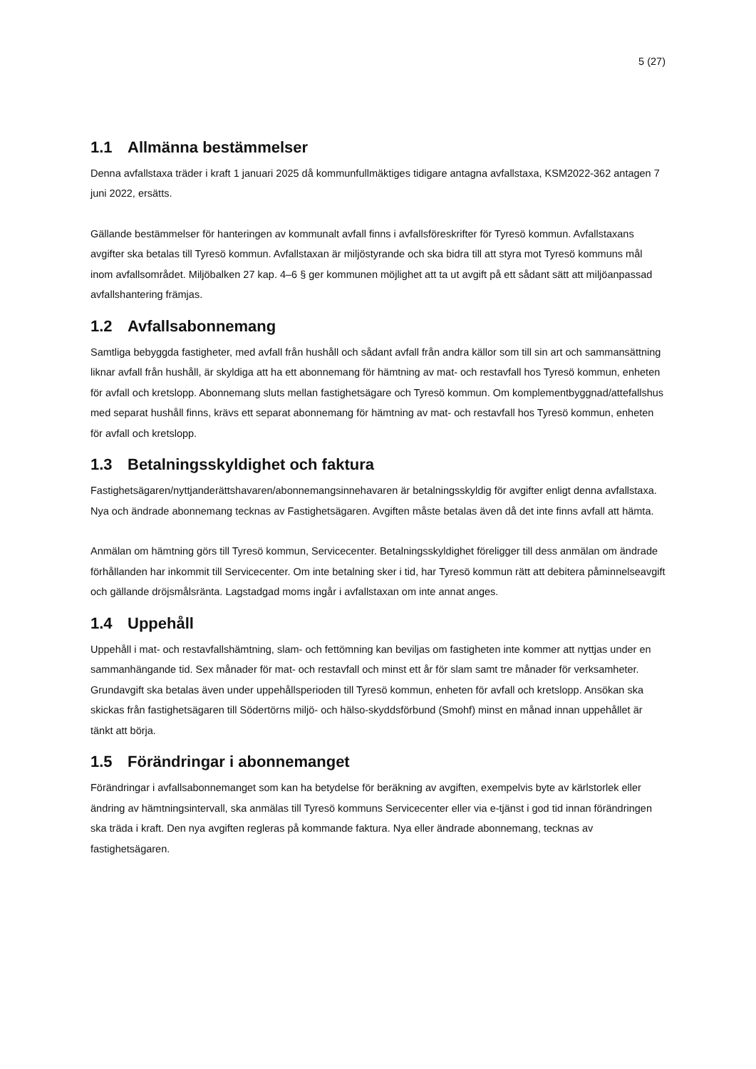5 (27)
1.1 Allmänna bestämmelser
Denna avfallstaxa träder i kraft 1 januari 2025 då kommunfullmäktiges tidigare antagna avfallstaxa, KSM2022-362 antagen 7 juni 2022, ersätts.
Gällande bestämmelser för hanteringen av kommunalt avfall finns i avfallsföreskrifter för Tyresö kommun. Avfallstaxans avgifter ska betalas till Tyresö kommun. Avfallstaxan är miljöstyrande och ska bidra till att styra mot Tyresö kommuns mål inom avfallsområdet. Miljöbalken 27 kap. 4–6 § ger kommunen möjlighet att ta ut avgift på ett sådant sätt att miljöanpassad avfallshantering främjas.
1.2 Avfallsabonnemang
Samtliga bebyggda fastigheter, med avfall från hushåll och sådant avfall från andra källor som till sin art och sammansättning liknar avfall från hushåll, är skyldiga att ha ett abonnemang för hämtning av mat- och restavfall hos Tyresö kommun, enheten för avfall och kretslopp. Abonnemang sluts mellan fastighetsägare och Tyresö kommun. Om komplementbyggnad/attefallshus med separat hushåll finns, krävs ett separat abonnemang för hämtning av mat- och restavfall hos Tyresö kommun, enheten för avfall och kretslopp.
1.3 Betalningsskyldighet och faktura
Fastighetsägaren/nyttjanderättshavaren/abonnemangsinnehavaren är betalningsskyldig för avgifter enligt denna avfallstaxa. Nya och ändrade abonnemang tecknas av Fastighetsägaren. Avgiften måste betalas även då det inte finns avfall att hämta.
Anmälan om hämtning görs till Tyresö kommun, Servicecenter. Betalningsskyldighet föreligger till dess anmälan om ändrade förhållanden har inkommit till Servicecenter. Om inte betalning sker i tid, har Tyresö kommun rätt att debitera påminnelseavgift och gällande dröjsmålsränta. Lagstadgad moms ingår i avfallstaxan om inte annat anges.
1.4 Uppehåll
Uppehåll i mat- och restavfallshämtning, slam- och fettömning kan beviljas om fastigheten inte kommer att nyttjas under en sammanhängande tid. Sex månader för mat- och restavfall och minst ett år för slam samt tre månader för verksamheter. Grundavgift ska betalas även under uppehållsperioden till Tyresö kommun, enheten för avfall och kretslopp. Ansökan ska skickas från fastighetsägaren till Södertörns miljö- och hälso-skyddsförbund (Smohf) minst en månad innan uppehållet är tänkt att börja.
1.5 Förändringar i abonnemanget
Förändringar i avfallsabonnemanget som kan ha betydelse för beräkning av avgiften, exempelvis byte av kärlstorlek eller ändring av hämtningsintervall, ska anmälas till Tyresö kommuns Servicecenter eller via e-tjänst i god tid innan förändringen ska träda i kraft. Den nya avgiften regleras på kommande faktura. Nya eller ändrade abonnemang, tecknas av fastighetsägaren.